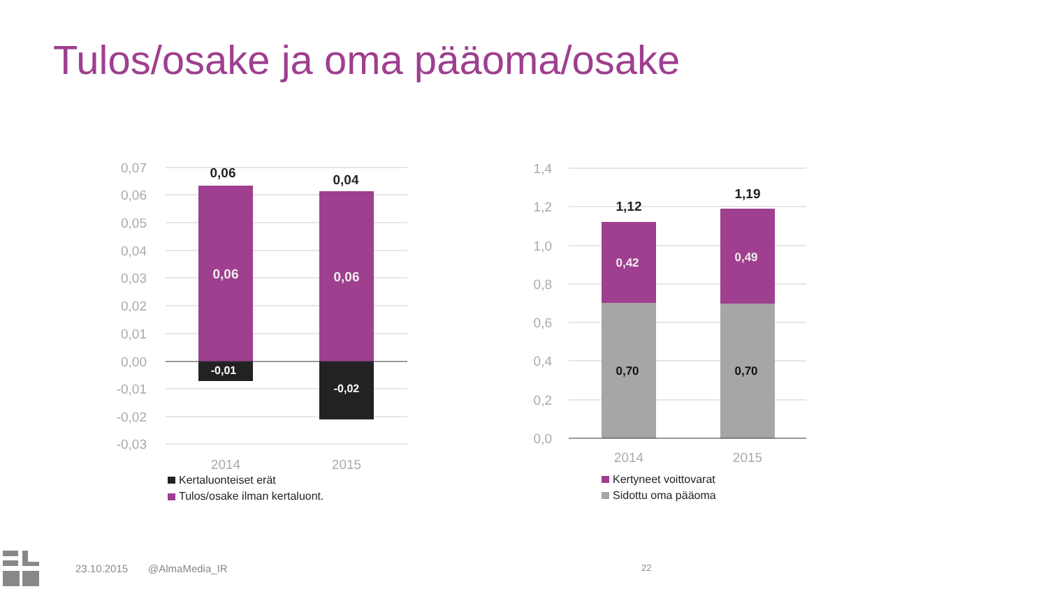Tulos/osake ja oma pääoma/osake
0,07
0,06
0,05
0,04
0,03
0,02
0,01
0,00
-0,01
-0,02
-0,03
1,4
1,2
1,0
0,8
0,6
0,4
0,2
0,0
2014
2015
2014
2015
0,06
0,04
0,06
0,06
-0,01
-0,02
1,12
1,19
0,42
0,49
0,70
0,70
Kertaluonteiset erät
Tulos/osake ilman kertaluont.
Kertyneet voittovarat
Sidottu oma pääoma
23.10.2015 @AlmaMedia_IR 22